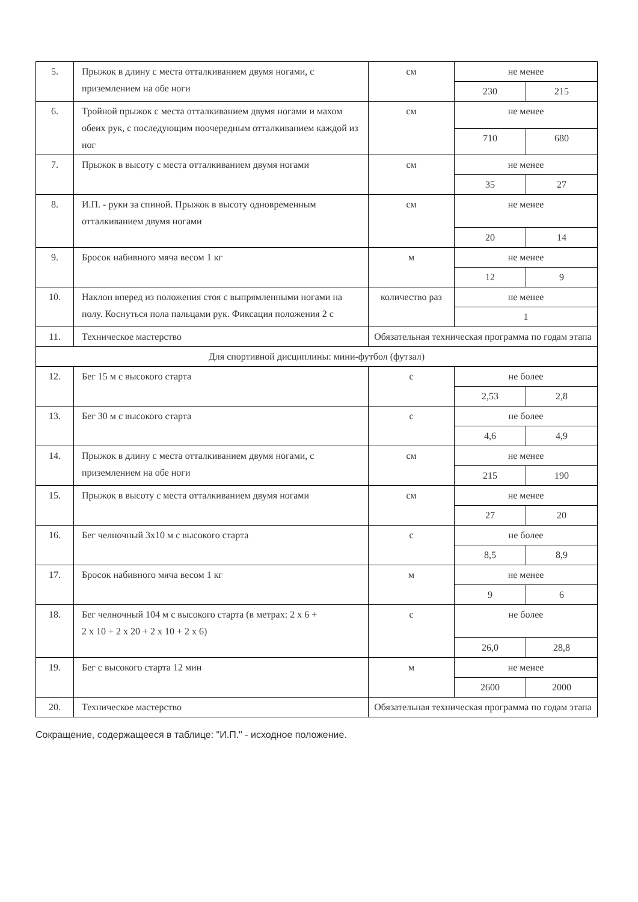| 5. | Прыжок в длину с места отталкиванием двумя ногами, с приземлением на обе ноги | см | не менее | |
| | | | 230 | 215 |
| 6. | Тройной прыжок с места отталкиванием двумя ногами и махом обеих рук, с последующим поочередным отталкиванием каждой из ног | см | не менее | |
| | | | 710 | 680 |
| 7. | Прыжок в высоту с места отталкиванием двумя ногами | см | не менее | |
| | | | 35 | 27 |
| 8. | И.П. - руки за спиной. Прыжок в высоту одновременным отталкиванием двумя ногами | см | не менее | |
| | | | 20 | 14 |
| 9. | Бросок набивного мяча весом 1 кг | м | не менее | |
| | | | 12 | 9 |
| 10. | Наклон вперед из положения стоя с выпрямленными ногами на полу. Коснуться пола пальцами рук. Фиксация положения 2 с | количество раз | не менее | |
| | | | 1 | |
| 11. | Техническое мастерство | Обязательная техническая программа по годам этапа | | |
| Для спортивной дисциплины: мини-футбол (футзал) | | | | |
| 12. | Бег 15 м с высокого старта | с | не более | |
| | | | 2,53 | 2,8 |
| 13. | Бег 30 м с высокого старта | с | не более | |
| | | | 4,6 | 4,9 |
| 14. | Прыжок в длину с места отталкиванием двумя ногами, с приземлением на обе ноги | см | не менее | |
| | | | 215 | 190 |
| 15. | Прыжок в высоту с места отталкиванием двумя ногами | см | не менее | |
| | | | 27 | 20 |
| 16. | Бег челночный 3x10 м с высокого старта | с | не более | |
| | | | 8,5 | 8,9 |
| 17. | Бросок набивного мяча весом 1 кг | м | не менее | |
| | | | 9 | 6 |
| 18. | Бег челночный 104 м с высокого старта (в метрах: 2 x 6 + 2 x 10 + 2 x 20 + 2 x 10 + 2 x 6) | с | не более | |
| | | | 26,0 | 28,8 |
| 19. | Бег с высокого старта 12 мин | м | не менее | |
| | | | 2600 | 2000 |
| 20. | Техническое мастерство | Обязательная техническая программа по годам этапа | | |
Сокращение, содержащееся в таблице: "И.П." - исходное положение.